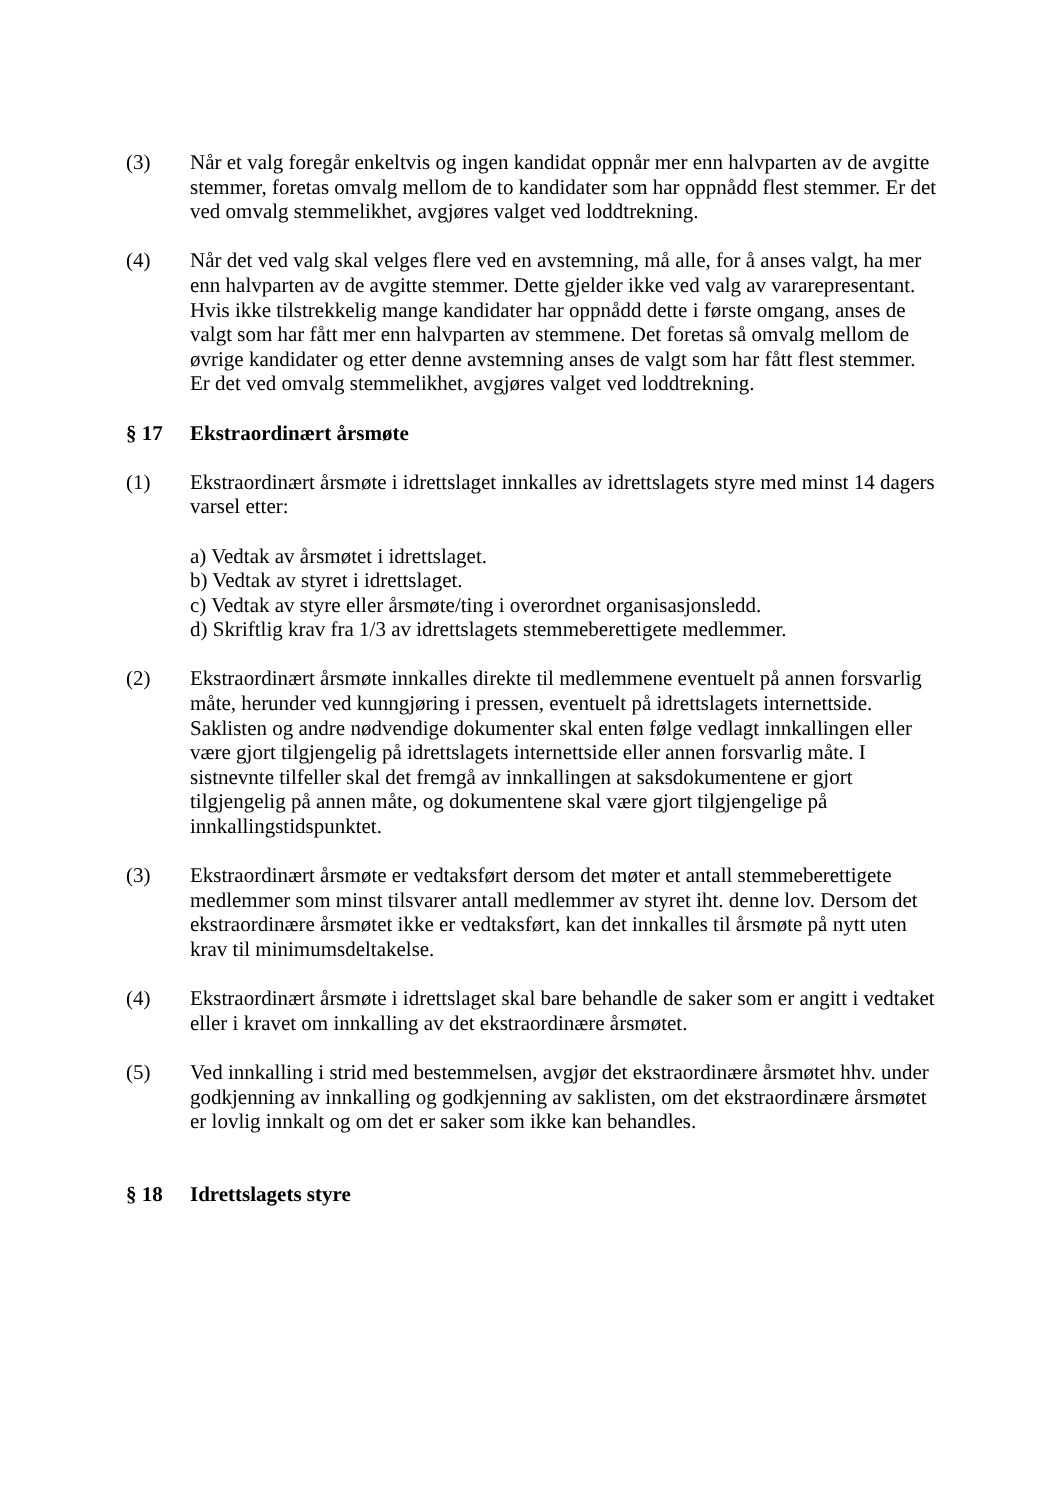(3) Når et valg foregår enkeltvis og ingen kandidat oppnår mer enn halvparten av de avgitte stemmer, foretas omvalg mellom de to kandidater som har oppnådd flest stemmer. Er det ved omvalg stemmelikhet, avgjøres valget ved loddtrekning.
(4) Når det ved valg skal velges flere ved en avstemning, må alle, for å anses valgt, ha mer enn halvparten av de avgitte stemmer. Dette gjelder ikke ved valg av vararepresentant. Hvis ikke tilstrekkelig mange kandidater har oppnådd dette i første omgang, anses de valgt som har fått mer enn halvparten av stemmene. Det foretas så omvalg mellom de øvrige kandidater og etter denne avstemning anses de valgt som har fått flest stemmer. Er det ved omvalg stemmelikhet, avgjøres valget ved loddtrekning.
§ 17 Ekstraordinært årsmøte
(1) Ekstraordinært årsmøte i idrettslaget innkalles av idrettslagets styre med minst 14 dagers varsel etter:
a) Vedtak av årsmøtet i idrettslaget.
b) Vedtak av styret i idrettslaget.
c) Vedtak av styre eller årsmøte/ting i overordnet organisasjonsledd.
d) Skriftlig krav fra 1/3 av idrettslagets stemmeberettigete medlemmer.
(2) Ekstraordinært årsmøte innkalles direkte til medlemmene eventuelt på annen forsvarlig måte, herunder ved kunngjøring i pressen, eventuelt på idrettslagets internettside. Saklisten og andre nødvendige dokumenter skal enten følge vedlagt innkallingen eller være gjort tilgjengelig på idrettslagets internettside eller annen forsvarlig måte. I sistnevnte tilfeller skal det fremgå av innkallingen at saksdokumentene er gjort tilgjengelig på annen måte, og dokumentene skal være gjort tilgjengelige på innkallingstidspunktet.
(3) Ekstraordinært årsmøte er vedtaksført dersom det møter et antall stemmeberettigete medlemmer som minst tilsvarer antall medlemmer av styret iht. denne lov. Dersom det ekstraordinære årsmøtet ikke er vedtaksført, kan det innkalles til årsmøte på nytt uten krav til minimumsdeltakelse.
(4) Ekstraordinært årsmøte i idrettslaget skal bare behandle de saker som er angitt i vedtaket eller i kravet om innkalling av det ekstraordinære årsmøtet.
(5) Ved innkalling i strid med bestemmelsen, avgjør det ekstraordinære årsmøtet hhv. under godkjenning av innkalling og godkjenning av saklisten, om det ekstraordinære årsmøtet er lovlig innkalt og om det er saker som ikke kan behandles.
§ 18 Idrettslagets styre